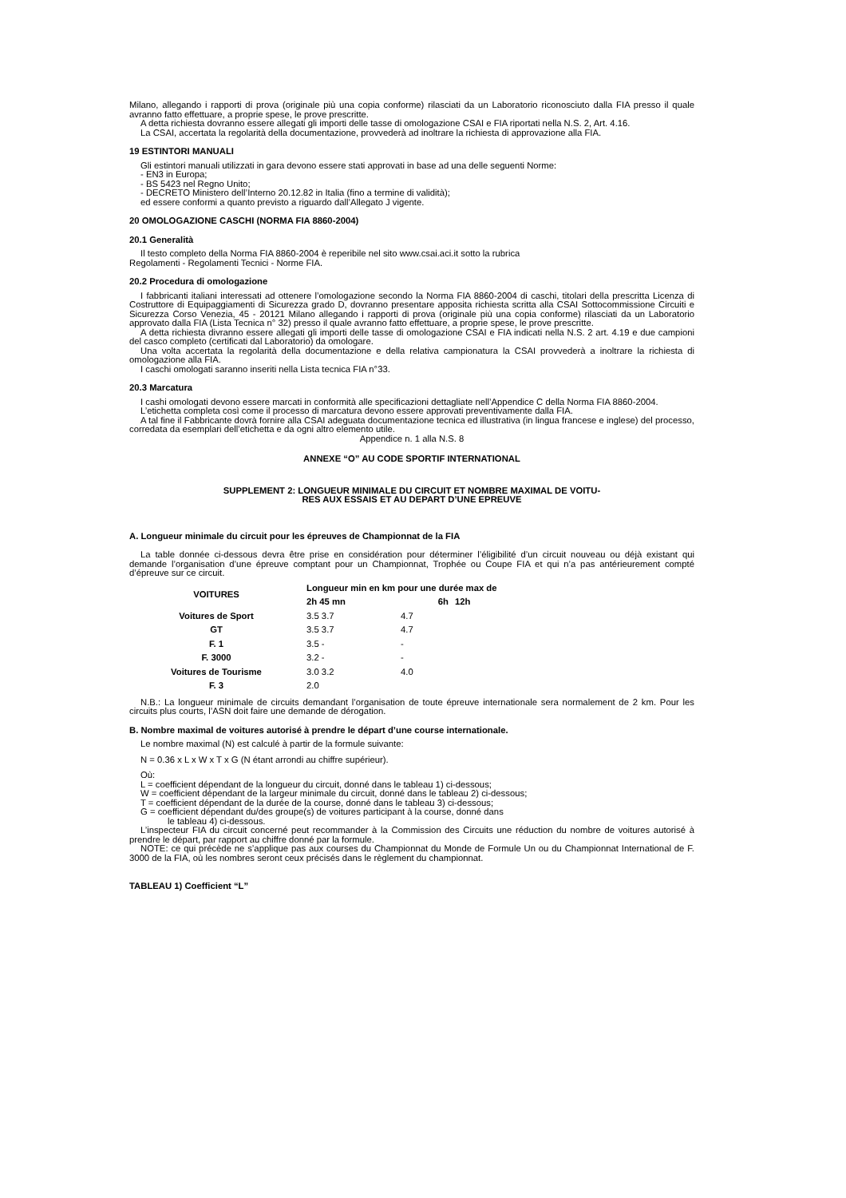Milano, allegando i rapporti di prova (originale più una copia conforme) rilasciati da un Laboratorio riconosciuto dalla FIA presso il quale avranno fatto effettuare, a proprie spese, le prove prescritte.
A detta richiesta dovranno essere allegati gli importi delle tasse di omologazione CSAI e FIA riportati nella N.S. 2, Art. 4.16.
La CSAI, accertata la regolarità della documentazione, provvederà ad inoltrare la richiesta di approvazione alla FIA.
19 ESTINTORI MANUALI
Gli estintori manuali utilizzati in gara devono essere stati approvati in base ad una delle seguenti Norme:
- EN3 in Europa;
- BS 5423 nel Regno Unito;
- DECRETO Ministero dell’Interno 20.12.82 in Italia (fino a termine di validità);
ed essere conformi a quanto previsto a riguardo dall’Allegato J vigente.
20 OMOLOGAZIONE CASCHI (NORMA FIA 8860-2004)
20.1 Generalità
Il testo completo della Norma FIA 8860-2004 è reperibile nel sito www.csai.aci.it sotto la rubrica
Regolamenti - Regolamenti Tecnici - Norme FIA.
20.2 Procedura di omologazione
I fabbricanti italiani interessati ad ottenere l’omologazione secondo la Norma FIA 8860-2004 di caschi, titolari della prescritta Licenza di Costruttore di Equipaggiamenti di Sicurezza grado D, dovranno presentare apposita richiesta scritta alla CSAI Sottocommissione Circuiti e Sicurezza Corso Venezia, 45 - 20121 Milano allegando i rapporti di prova (originale più una copia conforme) rilasciati da un Laboratorio approvato dalla FIA (Lista Tecnica n° 32) presso il quale avranno fatto effettuare, a proprie spese, le prove prescritte.
A detta richiesta divranno essere allegati gli importi delle tasse di omologazione CSAI e FIA indicati nella N.S. 2 art. 4.19 e due campioni del casco completo (certificati dal Laboratorio) da omologare.
Una volta accertata la regolarità della documentazione e della relativa campionatura la CSAI provvederà a inoltrare la richiesta di omologazione alla FIA.
I caschi omologati saranno inseriti nella Lista tecnica FIA n°33.
20.3 Marcatura
I cashi omologati devono essere marcati in conformità alle specificazioni dettagliate nell’Appendice C della Norma FIA 8860-2004.
L’etichetta completa così come il processo di marcatura devono essere approvati preventivamente dalla FIA.
A tal fine il Fabbricante dovrà fornire alla CSAI adeguata documentazione tecnica ed illustrativa (in lingua francese e inglese) del processo, corredata da esemplari dell’etichetta e da ogni altro elemento utile.
Appendice n. 1 alla N.S. 8
ANNEXE “O” AU CODE SPORTIF INTERNATIONAL
SUPPLEMENT 2: LONGUEUR MINIMALE DU CIRCUIT ET NOMBRE MAXIMAL DE VOITU-
RES AUX ESSAIS ET AU DEPART D’UNE EPREUVE
A. Longueur minimale du circuit pour les épreuves de Championnat de la FIA
La table donnée ci-dessous devra être prise en considération pour déterminer l’éligibilité d’un circuit nouveau ou déjà existant qui demande l’organisation d’une épreuve comptant pour un Championnat, Trophée ou Coupe FIA et qui n’a pas antérieurement compté d’épreuve sur ce circuit.
| VOITURES | Longueur min en km pour une durée max de | | |
| --- | --- | --- | --- |
| | 2h 45 mn | 6h | 12h |
| Voitures de Sport | 3.5 3.7 | 4.7 | |
| GT | 3.5 3.7 | 4.7 | |
| F. 1 | 3.5 - | - | |
| F. 3000 | 3.2 - | - | |
| Voitures de Tourisme | 3.0 3.2 | 4.0 | |
| F. 3 | 2.0 | | |
N.B.: La longueur minimale de circuits demandant l’organisation de toute épreuve internationale sera normalement de 2 km. Pour les circuits plus courts, l’ASN doit faire une demande de dérogation.
B. Nombre maximal de voitures autorisé à prendre le départ d’une course internationale.
Le nombre maximal (N) est calculé à partir de la formule suivante:
N = 0.36 x L x W x T x G (N étant arrondi au chiffre supérieur).
Où:
L = coefficient dépendant de la longueur du circuit, donné dans le tableau 1) ci-dessous;
W = coefficient dépendant de la largeur minimale du circuit, donné dans le tableau 2) ci-dessous;
T = coefficient dépendant de la durée de la course, donné dans le tableau 3) ci-dessous;
G = coefficient dépendant du/des groupe(s) de voitures participant à la course, donné dans
le tableau 4) ci-dessous.
L’inspecteur FIA du circuit concerné peut recommander à la Commission des Circuits une réduction du nombre de voitures autorisé à prendre le départ, par rapport au chiffre donné par la formule.
NOTE: ce qui précède ne s’applique pas aux courses du Championnat du Monde de Formule Un ou du Championnat International de F. 3000 de la FIA, où les nombres seront ceux précisés dans le règlement du championnat.
TABLEAU 1) Coefficient “L”